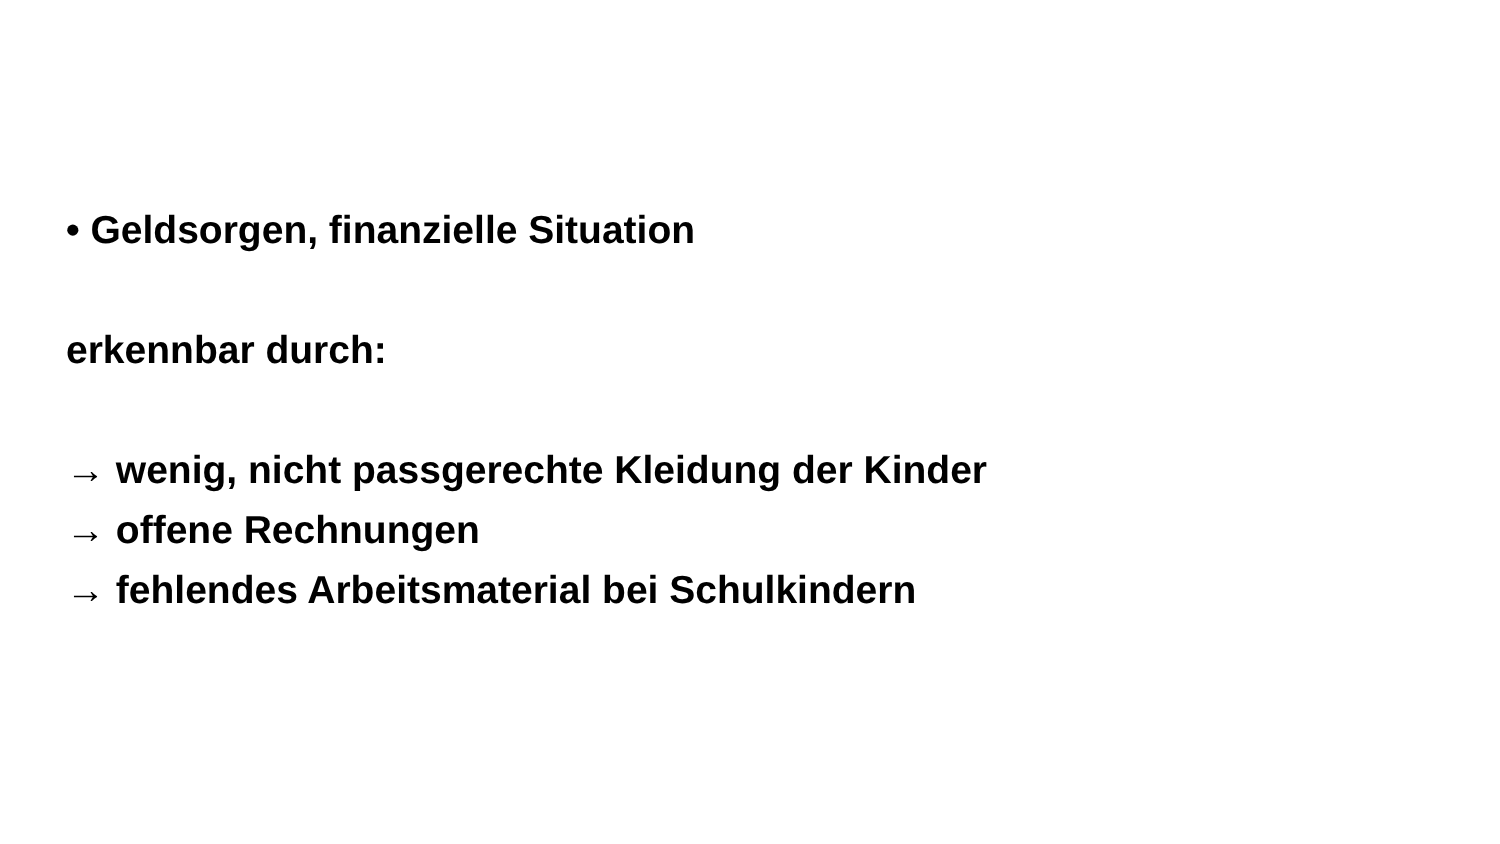• Geldsorgen, finanzielle Situation
erkennbar durch:
→ wenig, nicht passgerechte Kleidung der Kinder
→ offene Rechnungen
→ fehlendes Arbeitsmaterial bei Schulkindern